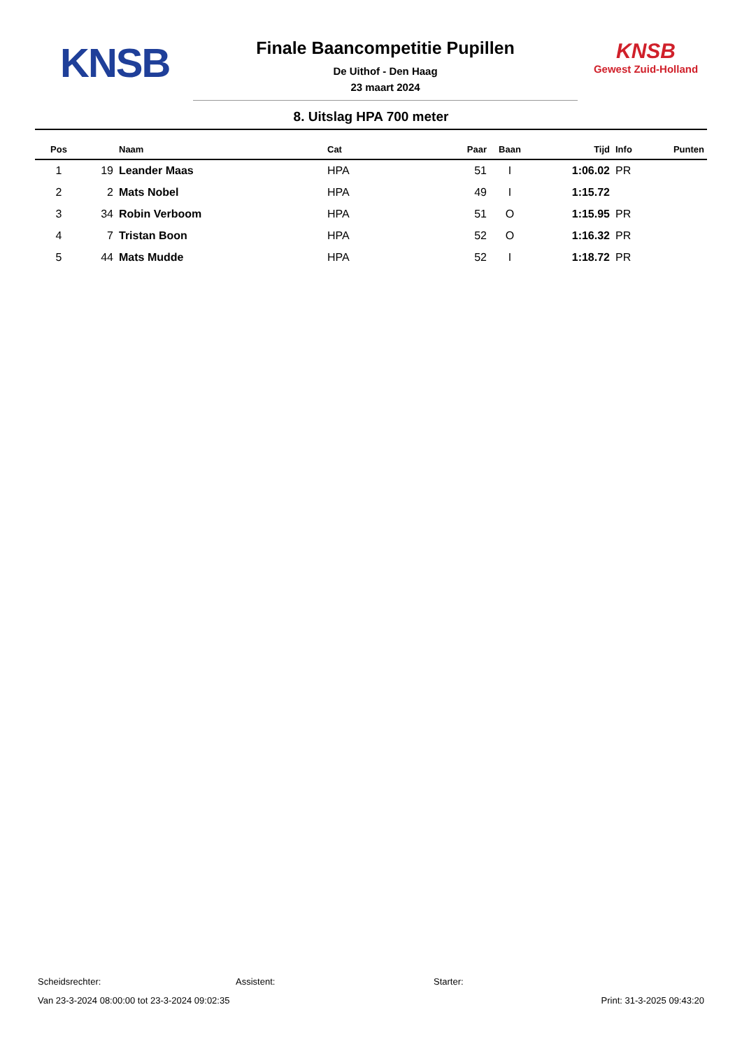KNSB
Finale Baancompetitie Pupillen
De Uithof - Den Haag
23 maart 2024
KNSB
Gewest Zuid-Holland
8. Uitslag HPA 700 meter
| Pos | | Naam | Cat | Paar | Baan | Tijd | Info | Punten |
| --- | --- | --- | --- | --- | --- | --- | --- | --- |
| 1 | 19 | Leander Maas | HPA | 51 | I | 1:06.02 | PR | |
| 2 | 2 | Mats Nobel | HPA | 49 | I | 1:15.72 | | |
| 3 | 34 | Robin Verboom | HPA | 51 | O | 1:15.95 | PR | |
| 4 | 7 | Tristan Boon | HPA | 52 | O | 1:16.32 | PR | |
| 5 | 44 | Mats Mudde | HPA | 52 | I | 1:18.72 | PR | |
Scheidsrechter: Assistent: Starter:
Van 23-3-2024 08:00:00 tot 23-3-2024 09:02:35 Print: 31-3-2025 09:43:20